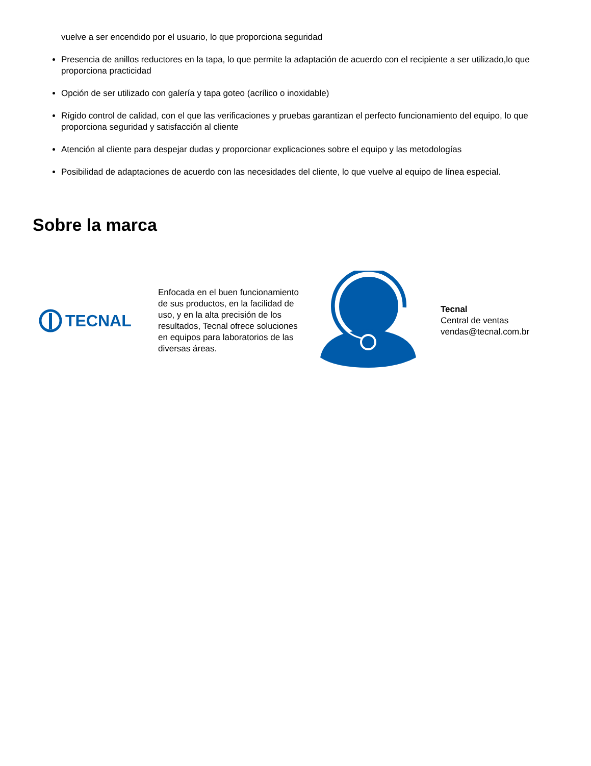vuelve a ser encendido por el usuario, lo que proporciona seguridad
Presencia de anillos reductores en la tapa, lo que permite la adaptación de acuerdo con el recipiente a ser utilizado,lo que proporciona practicidad
Opción de ser utilizado con galería y tapa goteo (acrílico o inoxidable)
Rígido control de calidad, con el que las verificaciones y pruebas garantizan el perfecto funcionamiento del equipo, lo que proporciona seguridad y satisfacción al cliente
Atención al cliente para despejar dudas y proporcionar explicaciones sobre el equipo y las metodologías
Posibilidad de adaptaciones de acuerdo con las necesidades del cliente, lo que vuelve al equipo de línea especial.
Sobre la marca
TECNAL
Enfocada en el buen funcionamiento de sus productos, en la facilidad de uso, y en la alta precisión de los resultados, Tecnal ofrece soluciones en equipos para laboratorios de las diversas áreas.
Tecnal
Central de ventas
vendas@tecnal.com.br